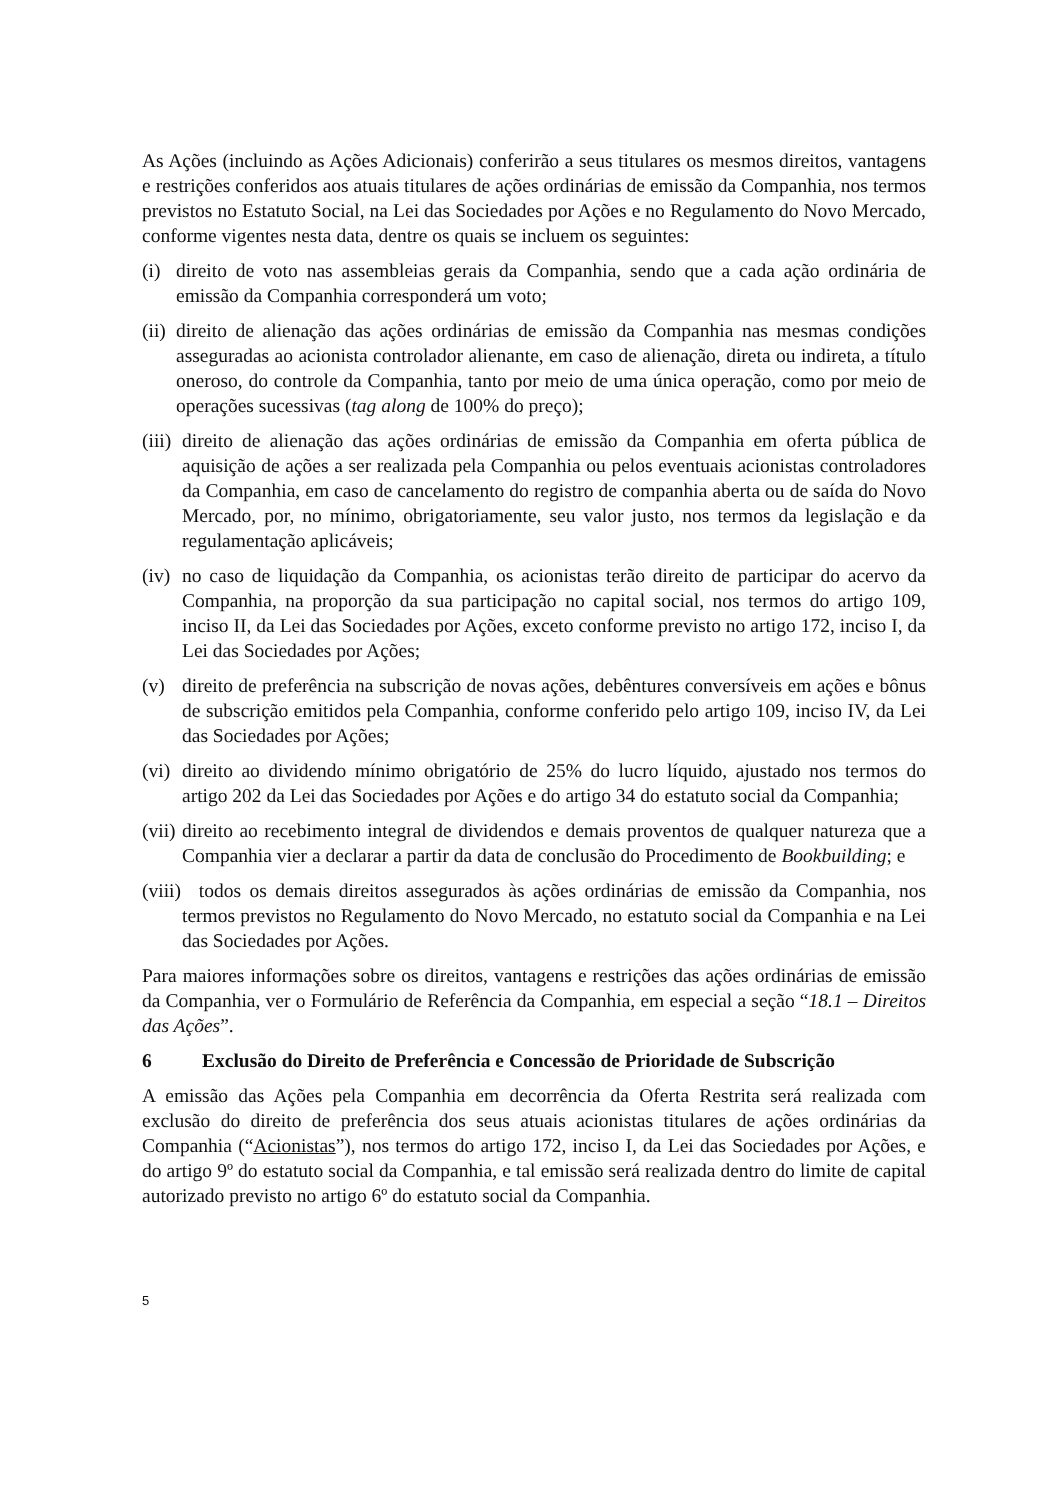As Ações (incluindo as Ações Adicionais) conferirão a seus titulares os mesmos direitos, vantagens e restrições conferidos aos atuais titulares de ações ordinárias de emissão da Companhia, nos termos previstos no Estatuto Social, na Lei das Sociedades por Ações e no Regulamento do Novo Mercado, conforme vigentes nesta data, dentre os quais se incluem os seguintes:
(i)
direito de voto nas assembleias gerais da Companhia, sendo que a cada ação ordinária de emissão da Companhia corresponderá um voto;
(ii)
direito de alienação das ações ordinárias de emissão da Companhia nas mesmas condições asseguradas ao acionista controlador alienante, em caso de alienação, direta ou indireta, a título oneroso, do controle da Companhia, tanto por meio de uma única operação, como por meio de operações sucessivas (tag along de 100% do preço);
(iii)
direito de alienação das ações ordinárias de emissão da Companhia em oferta pública de aquisição de ações a ser realizada pela Companhia ou pelos eventuais acionistas controladores da Companhia, em caso de cancelamento do registro de companhia aberta ou de saída do Novo Mercado, por, no mínimo, obrigatoriamente, seu valor justo, nos termos da legislação e da regulamentação aplicáveis;
(iv)
no caso de liquidação da Companhia, os acionistas terão direito de participar do acervo da Companhia, na proporção da sua participação no capital social, nos termos do artigo 109, inciso II, da Lei das Sociedades por Ações, exceto conforme previsto no artigo 172, inciso I, da Lei das Sociedades por Ações;
(v) direito de preferência na subscrição de novas ações, debêntures conversíveis em ações e bônus de subscrição emitidos pela Companhia, conforme conferido pelo artigo 109, inciso IV, da Lei das Sociedades por Ações;
(vi)
direito ao dividendo mínimo obrigatório de 25% do lucro líquido, ajustado nos termos do artigo 202 da Lei das Sociedades por Ações e do artigo 34 do estatuto social da Companhia;
(vii)
direito ao recebimento integral de dividendos e demais proventos de qualquer natureza que a Companhia vier a declarar a partir da data de conclusão do Procedimento de Bookbuilding; e
(viii)
todos os demais direitos assegurados às ações ordinárias de emissão da Companhia, nos termos previstos no Regulamento do Novo Mercado, no estatuto social da Companhia e na Lei das Sociedades por Ações.
Para maiores informações sobre os direitos, vantagens e restrições das ações ordinárias de emissão da Companhia, ver o Formulário de Referência da Companhia, em especial a seção “18.1 – Direitos das Ações”.
6 Exclusão do Direito de Preferência e Concessão de Prioridade de Subscrição
A emissão das Ações pela Companhia em decorrência da Oferta Restrita será realizada com exclusão do direito de preferência dos seus atuais acionistas titulares de ações ordinárias da Companhia (“Acionistas”), nos termos do artigo 172, inciso I, da Lei das Sociedades por Ações, e do artigo 9º do estatuto social da Companhia, e tal emissão será realizada dentro do limite de capital autorizado previsto no artigo 6º do estatuto social da Companhia.
5